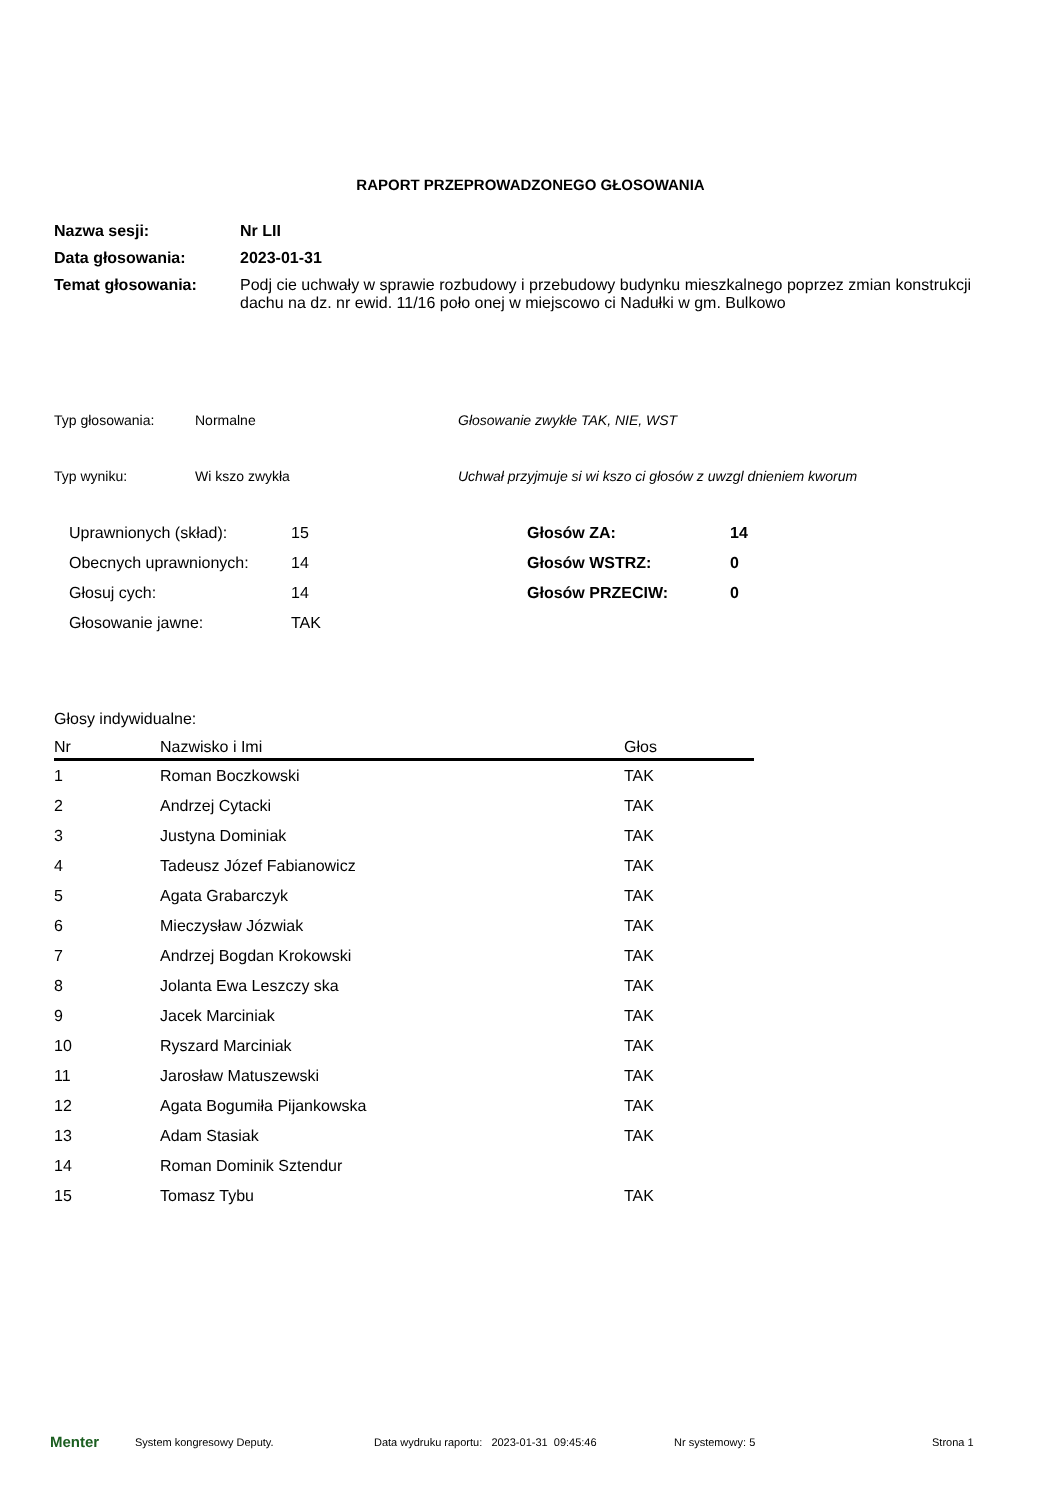RAPORT PRZEPROWADZONEGO GŁOSOWANIA
| Nazwa sesji: | Nr LII |
| Data głosowania: | 2023-01-31 |
| Temat głosowania: | Podj cie uchwały w sprawie rozbudowy i przebudowy budynku mieszkalnego poprzez zmian konstrukcji dachu na dz. nr ewid. 11/16 poło onej w miejscowo ci Nadułki w gm. Bulkowo |
| Typ głosowania: | Normalne | Głosowanie zwykłe TAK, NIE, WST |
| Typ wyniku: | Wi kszo zwykła | Uchwał przyjmuje si wi kszo ci głosów z uwzgl dnieniem kworum |
| Uprawnionych (skład): | 15 | Głosów ZA: | 14 |
| Obecnych uprawnionych: | 14 | Głosów WSTRZ: | 0 |
| Głosuj cych: | 14 | Głosów PRZECIW: | 0 |
| Głosowanie jawne: | TAK | | |
Głosy indywidualne:
| Nr | Nazwisko i Imi | Głos |
| --- | --- | --- |
| 1 | Roman Boczkowski | TAK |
| 2 | Andrzej Cytacki | TAK |
| 3 | Justyna Dominiak | TAK |
| 4 | Tadeusz Józef Fabianowicz | TAK |
| 5 | Agata Grabarczyk | TAK |
| 6 | Mieczysław Józwiak | TAK |
| 7 | Andrzej Bogdan Krokowski | TAK |
| 8 | Jolanta Ewa Leszczy ska | TAK |
| 9 | Jacek Marciniak | TAK |
| 10 | Ryszard Marciniak | TAK |
| 11 | Jarosław Matuszewski | TAK |
| 12 | Agata Bogumiła Pijankowska | TAK |
| 13 | Adam Stasiak | TAK |
| 14 | Roman Dominik Sztendur | |
| 15 | Tomasz Tybu | TAK |
Menter System kongresowy Deputy. Data wydruku raportu: 2023-01-31 09:45:46 Nr systemowy: 5 Strona 1